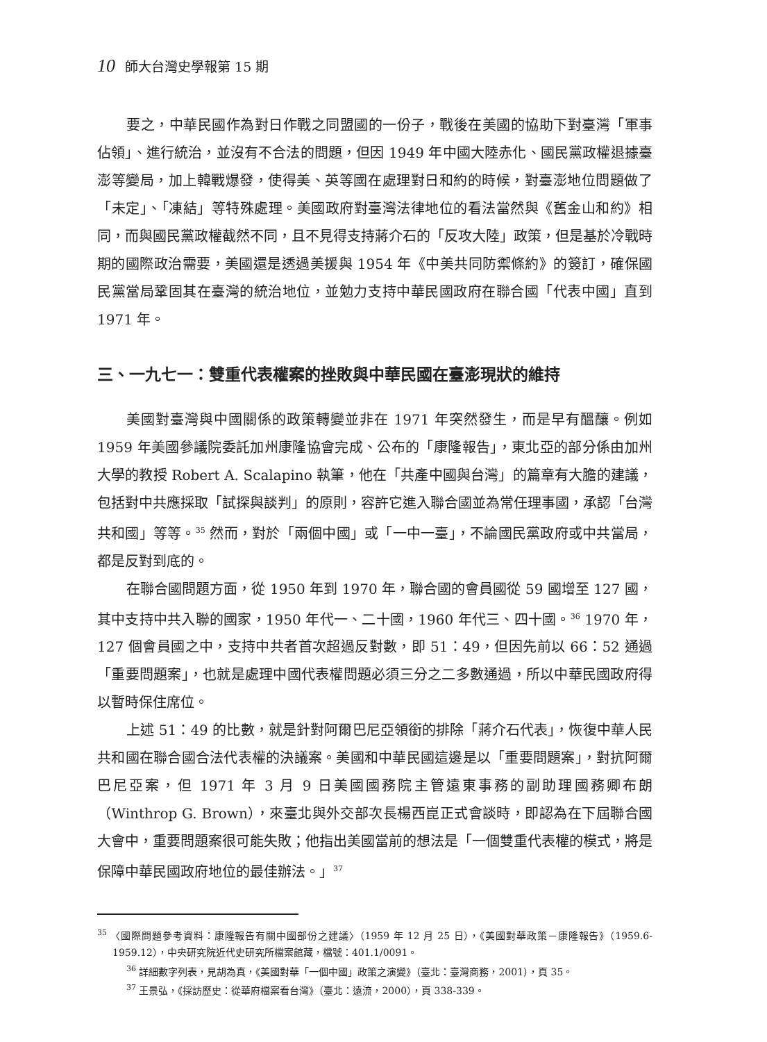10 師大台灣史學報第 15 期
要之，中華民國作為對日作戰之同盟國的一份子，戰後在美國的協助下對臺灣「軍事佔領」、進行統治，並沒有不合法的問題，但因 1949 年中國大陸赤化、國民黨政權退據臺澎等變局，加上韓戰爆發，使得美、英等國在處理對日和約的時候，對臺澎地位問題做了「未定」、「凍結」等特殊處理。美國政府對臺灣法律地位的看法當然與《舊金山和約》相同，而與國民黨政權截然不同，且不見得支持蔣介石的「反攻大陸」政策，但是基於冷戰時期的國際政治需要，美國還是透過美援與 1954 年《中美共同防禦條約》的簽訂，確保國民黨當局鞏固其在臺灣的統治地位，並勉力支持中華民國政府在聯合國「代表中國」直到 1971 年。
三、一九七一：雙重代表權案的挫敗與中華民國在臺澎現狀的維持
美國對臺灣與中國關係的政策轉變並非在 1971 年突然發生，而是早有醞釀。例如 1959 年美國參議院委託加州康隆協會完成、公布的「康隆報告」，東北亞的部分係由加州大學的教授 Robert A. Scalapino 執筆，他在「共產中國與台灣」的篇章有大膽的建議，包括對中共應採取「試探與談判」的原則，容許它進入聯合國並為常任理事國，承認「台灣共和國」等等。<sup>35</sup> 然而，對於「兩個中國」或「一中一臺」，不論國民黨政府或中共當局，都是反對到底的。
在聯合國問題方面，從 1950 年到 1970 年，聯合國的會員國從 59 國增至 127 國，其中支持中共入聯的國家，1950 年代一、二十國，1960 年代三、四十國。<sup>36</sup> 1970 年，127 個會員國之中，支持中共者首次超過反對數，即 51：49，但因先前以 66：52 通過「重要問題案」，也就是處理中國代表權問題必須三分之二多數通過，所以中華民國政府得以暫時保住席位。
上述 51：49 的比數，就是針對阿爾巴尼亞領銜的排除「蔣介石代表」，恢復中華人民共和國在聯合國合法代表權的決議案。美國和中華民國這邊是以「重要問題案」，對抗阿爾巴尼亞案，但 1971 年 3 月 9 日美國國務院主管遠東事務的副助理國務卿布朗（Winthrop G. Brown），來臺北與外交部次長楊西崑正式會談時，即認為在下屆聯合國大會中，重要問題案很可能失敗；他指出美國當前的想法是「一個雙重代表權的模式，將是保障中華民國政府地位的最佳辦法。」<sup>37</sup>
<sup>35</sup> 〈國際問題參考資料：康隆報告有關中國部份之建議〉（1959 年 12 月 25 日），《美國對華政策－康隆報告》（1959.6-1959.12），中央研究院近代史研究所檔案館藏，檔號：401.1/0091。
<sup>36</sup> 詳細數字列表，見胡為真，《美國對華「一個中國」政策之演變》（臺北：臺灣商務，2001），頁 35。
<sup>37</sup> 王景弘，《採訪歷史：從華府檔案看台灣》（臺北：遠流，2000），頁 338-339。